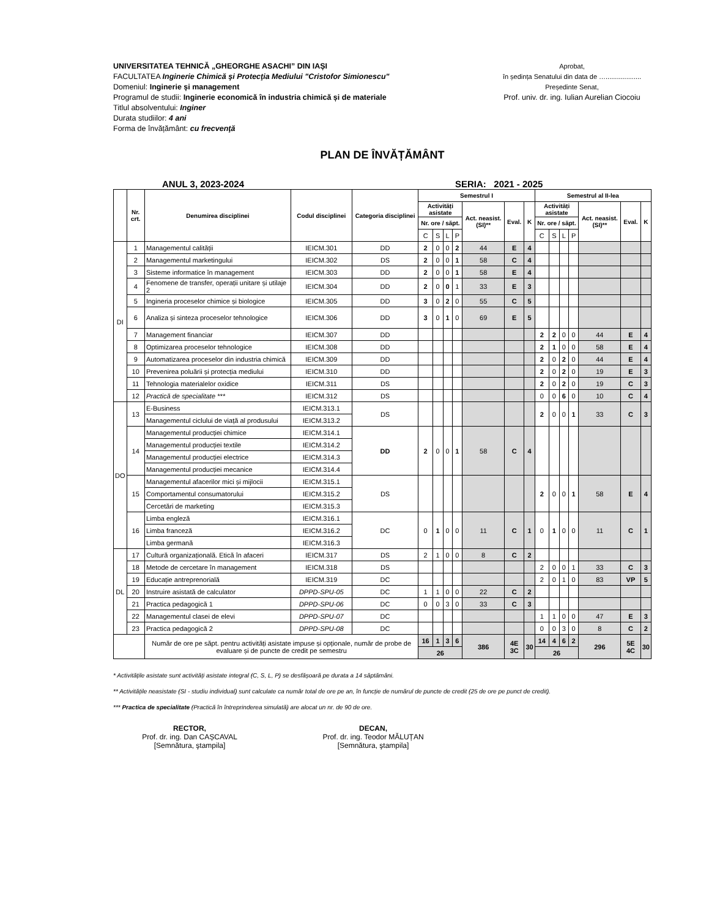UNIVERSITATEA TEHNICĂ „GHEORGHE ASACHI” DIN IAȘI
FACULTATEA Inginerie Chimică şi Protecţia Mediului "Cristofor Simionescu"
Domeniul: Inginerie și management
Programul de studii: Inginerie economică în industria chimică și de materiale
Titlul absolventului: Inginer
Durata studiilor: 4 ani
Forma de învățământ: cu frecvenţă
Aprobat,
în ședința Senatului din data de …...................
Președinte Senat,
Prof. univ. dr. ing. Iulian Aurelian Ciocoiu
PLAN DE ÎNVĂȚĂMÂNT
ANUL 3, 2023-2024 SERIA: 2021 - 2025
| | Nr. crt. | Denumirea disciplinei | Codul disciplinei | Categoria disciplinei | Semestrul I | | | | | | | Semestrul al II-lea | | | | | | |
| --- | --- | --- | --- | --- | --- | --- | --- | --- | --- | --- | --- | --- | --- | --- | --- | --- | --- | --- |
| | | | | | Activități asistate | | | | Act. neasist. (SI)** | Eval. | K | Activități asistate | | | | Act. neasist. (SI)** | Eval. | K |
| | | | | | Nr. ore / săpt. | | | | | | | Nr. ore / săpt. | | | | | | |
| | | | | | C | S | L | P | | | | C | S | L | P | | | |
| DI | 1 | Managementul calității | IEICM.301 | DD | 2 | 0 | 0 | 2 | 44 | E | 4 | | | | | | | |
| | 2 | Managementul marketingului | IEICM.302 | DS | 2 | 0 | 0 | 1 | 58 | C | 4 | | | | | | | |
| | 3 | Sisteme informatice în management | IEICM.303 | DD | 2 | 0 | 0 | 1 | 58 | E | 4 | | | | | | | |
| | 4 | Fenomene de transfer, operații unitare și utilaje 2 | IEICM.304 | DD | 2 | 0 | 0 | 1 | 33 | E | 3 | | | | | | | |
| | 5 | Ingineria proceselor chimice și biologice | IEICM.305 | DD | 3 | 0 | 2 | 0 | 55 | C | 5 | | | | | | | |
| | 6 | Analiza și sinteza proceselor tehnologice | IEICM.306 | DD | 3 | 0 | 1 | 0 | 69 | E | 5 | | | | | | | |
| | 7 | Management financiar | IEICM.307 | DD | | | | | | | | 2 | 2 | 0 | 0 | 44 | E | 4 |
| | 8 | Optimizarea proceselor tehnologice | IEICM.308 | DD | | | | | | | | 2 | 1 | 0 | 0 | 58 | E | 4 |
| | 9 | Automatizarea proceselor din industria chimică | IEICM.309 | DD | | | | | | | | 2 | 0 | 2 | 0 | 44 | E | 4 |
| | 10 | Prevenirea poluării și protecția mediului | IEICM.310 | DD | | | | | | | | 2 | 0 | 2 | 0 | 19 | E | 3 |
| | 11 | Tehnologia materialelor oxidice | IEICM.311 | DS | | | | | | | | 2 | 0 | 2 | 0 | 19 | C | 3 |
| | 12 | Practică de specialitate *** | IEICM.312 | DS | | | | | | | | 0 | 0 | 6 | 0 | 10 | C | 4 |
| DO | 13 | E-Business | IEICM.313.1 | DS | | | | | | | | 2 | 0 | 0 | 1 | 33 | C | 3 |
| | | Managementul ciclului de viață al produsului | IEICM.313.2 | | | | | | | | | | | | | | | |
| | 14 | Managementul producției chimice | IEICM.314.1 | DD | 2 | 0 | 0 | 1 | 58 | C | 4 | | | | | | | |
| | | Managementul producției textile | IEICM.314.2 | | | | | | | | | | | | | | | |
| | | Managementul producției electrice | IEICM.314.3 | | | | | | | | | | | | | | | |
| | | Managementul producției mecanice | IEICM.314.4 | | | | | | | | | | | | | | | |
| | 15 | Managementul afacerilor mici și mijlocii | IEICM.315.1 | DS | | | | | | | | 2 | 0 | 0 | 1 | 58 | E | 4 |
| | | Comportamentul consumatorului | IEICM.315.2 | | | | | | | | | | | | | | | |
| | | Cercetări de marketing | IEICM.315.3 | | | | | | | | | | | | | | | |
| | 16 | Limba engleză | IEICM.316.1 | DC | 0 | 1 | 0 | 0 | 11 | C | 1 | 0 | 1 | 0 | 0 | 11 | C | 1 |
| | | Limba franceză | IEICM.316.2 | | | | | | | | | | | | | | | |
| | | Limba germană | IEICM.316.3 | | | | | | | | | | | | | | | |
| DL | 17 | Cultură organizațională. Etică în afaceri | IEICM.317 | DS | 2 | 1 | 0 | 0 | 8 | C | 2 | | | | | | | |
| | 18 | Metode de cercetare în management | IEICM.318 | DS | | | | | | | | 2 | 0 | 0 | 1 | 33 | C | 3 |
| | 19 | Educație antreprenorială | IEICM.319 | DC | | | | | | | | 2 | 0 | 1 | 0 | 83 | VP | 5 |
| | 20 | Instruire asistată de calculator | DPPD-SPU-05 | DC | 1 | 1 | 0 | 0 | 22 | C | 2 | | | | | | | |
| | 21 | Practica pedagogică 1 | DPPD-SPU-06 | DC | 0 | 0 | 3 | 0 | 33 | C | 3 | | | | | | | |
| | 22 | Managementul clasei de elevi | DPPD-SPU-07 | DC | | | | | | | | 1 | 1 | 0 | 0 | 47 | E | 3 |
| | 23 | Practica pedagogică 2 | DPPD-SPU-08 | DC | | | | | | | | 0 | 0 | 3 | 0 | 8 | C | 2 |
| | | Număr de ore pe săpt. pentru activități asistate impuse și opționale, număr de probe de evaluare și de puncte de credit pe semestru | | | 16 | 1 | 3 | 6 | 386 | 4E 3C | 30 | 14 | 4 | 6 | 2 | 296 | 5E 4C | 30 |
| | | | | | 26 | | | | | | | 26 | | | | | | |
* Activitățile asistate sunt activități asistate integral (C, S, L, P) se desfășoară pe durata a 14 săptămâni.
** Activitățile neasistate (SI - studiu individual) sunt calculate ca număr total de ore pe an, în funcție de numărul de puncte de credit (25 de ore pe punct de credit).
*** Practica de specialitate (Practică în întreprinderea simulată) are alocat un nr. de 90 de ore.
RECTOR,
Prof. dr. ing. Dan CAȘCAVAL
[Semnătura, ştampila]
DECAN,
Prof. dr. ing. Teodor MĂLUȚAN
[Semnătura, ştampila]